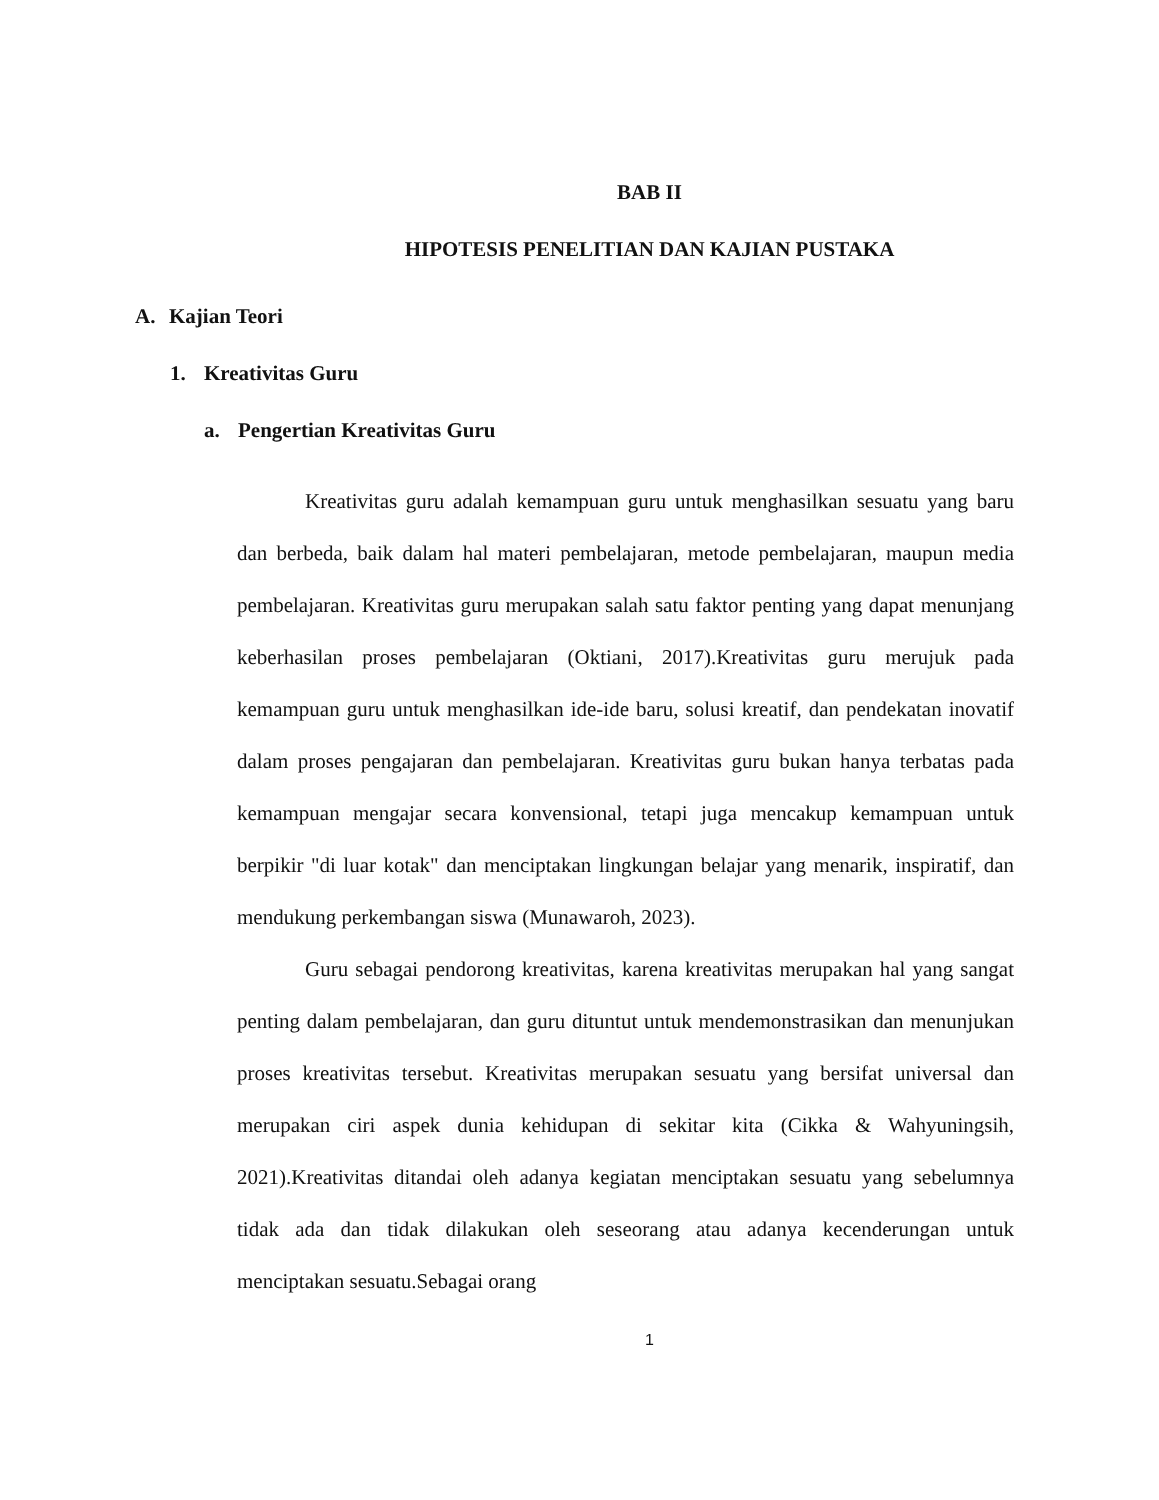BAB II
HIPOTESIS PENELITIAN DAN KAJIAN PUSTAKA
A. Kajian Teori
1. Kreativitas Guru
a. Pengertian Kreativitas Guru
Kreativitas guru adalah kemampuan guru untuk menghasilkan sesuatu yang baru dan berbeda, baik dalam hal materi pembelajaran, metode pembelajaran, maupun media pembelajaran. Kreativitas guru merupakan salah satu faktor penting yang dapat menunjang keberhasilan proses pembelajaran (Oktiani, 2017).Kreativitas guru merujuk pada kemampuan guru untuk menghasilkan ide-ide baru, solusi kreatif, dan pendekatan inovatif dalam proses pengajaran dan pembelajaran. Kreativitas guru bukan hanya terbatas pada kemampuan mengajar secara konvensional, tetapi juga mencakup kemampuan untuk berpikir "di luar kotak" dan menciptakan lingkungan belajar yang menarik, inspiratif, dan mendukung perkembangan siswa (Munawaroh, 2023).
Guru sebagai pendorong kreativitas, karena kreativitas merupakan hal yang sangat penting dalam pembelajaran, dan guru dituntut untuk mendemonstrasikan dan menunjukan proses kreativitas tersebut. Kreativitas merupakan sesuatu yang bersifat universal dan merupakan ciri aspek dunia kehidupan di sekitar kita (Cikka & Wahyuningsih, 2021).Kreativitas ditandai oleh adanya kegiatan menciptakan sesuatu yang sebelumnya tidak ada dan tidak dilakukan oleh seseorang atau adanya kecenderungan untuk menciptakan sesuatu.Sebagai orang
1